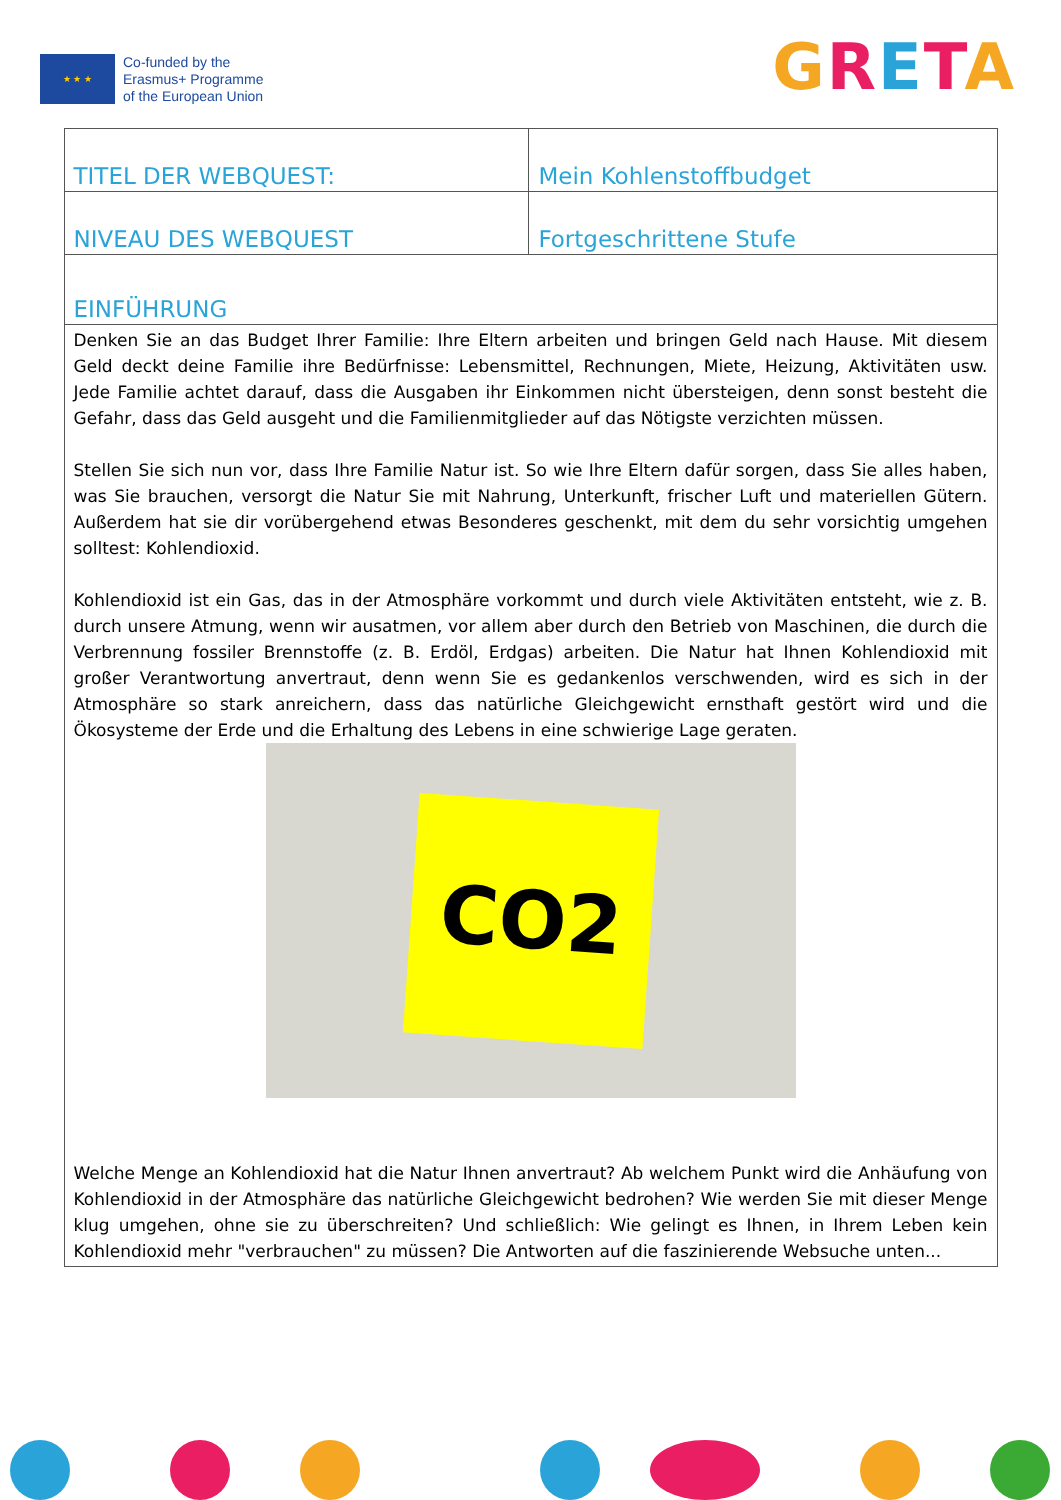★ ★ ★
Co-funded by the
Erasmus+ Programme
of the European Union
GRETA
| TITEL DER WEBQUEST: | Mein Kohlenstoffbudget |
| NIVEAU DES WEBQUEST | Fortgeschrittene Stufe |
| EINFÜHRUNG | |
| Denken Sie an das Budget Ihrer Familie: Ihre Eltern arbeiten und bringen Geld nach Hause. Mit diesem Geld deckt deine Familie ihre Bedürfnisse: Lebensmittel, Rechnungen, Miete, Heizung, Aktivitäten usw. Jede Familie achtet darauf, dass die Ausgaben ihr Einkommen nicht übersteigen, denn sonst besteht die Gefahr, dass das Geld ausgeht und die Familienmitglieder auf das Nötigste verzichten müssen. Stellen Sie sich nun vor, dass Ihre Familie Natur ist. So wie Ihre Eltern dafür sorgen, dass Sie alles haben, was Sie brauchen, versorgt die Natur Sie mit Nahrung, Unterkunft, frischer Luft und materiellen Gütern. Außerdem hat sie dir vorübergehend etwas Besonderes geschenkt, mit dem du sehr vorsichtig umgehen solltest: Kohlendioxid. Kohlendioxid ist ein Gas, das in der Atmosphäre vorkommt und durch viele Aktivitäten entsteht, wie z. B. durch unsere Atmung, wenn wir ausatmen, vor allem aber durch den Betrieb von Maschinen, die durch die Verbrennung fossiler Brennstoffe (z. B. Erdöl, Erdgas) arbeiten. Die Natur hat Ihnen Kohlendioxid mit großer Verantwortung anvertraut, denn wenn Sie es gedankenlos verschwenden, wird es sich in der Atmosphäre so stark anreichern, dass das natürliche Gleichgewicht ernsthaft gestört wird und die Ökosysteme der Erde und die Erhaltung des Lebens in eine schwierige Lage geraten. CO2 Welche Menge an Kohlendioxid hat die Natur Ihnen anvertraut? Ab welchem Punkt wird die Anhäufung von Kohlendioxid in der Atmosphäre das natürliche Gleichgewicht bedrohen? Wie werden Sie mit dieser Menge klug umgehen, ohne sie zu überschreiten? Und schließlich: Wie gelingt es Ihnen, in Ihrem Leben kein Kohlendioxid mehr "verbrauchen" zu müssen? Die Antworten auf die faszinierende Websuche unten... | |